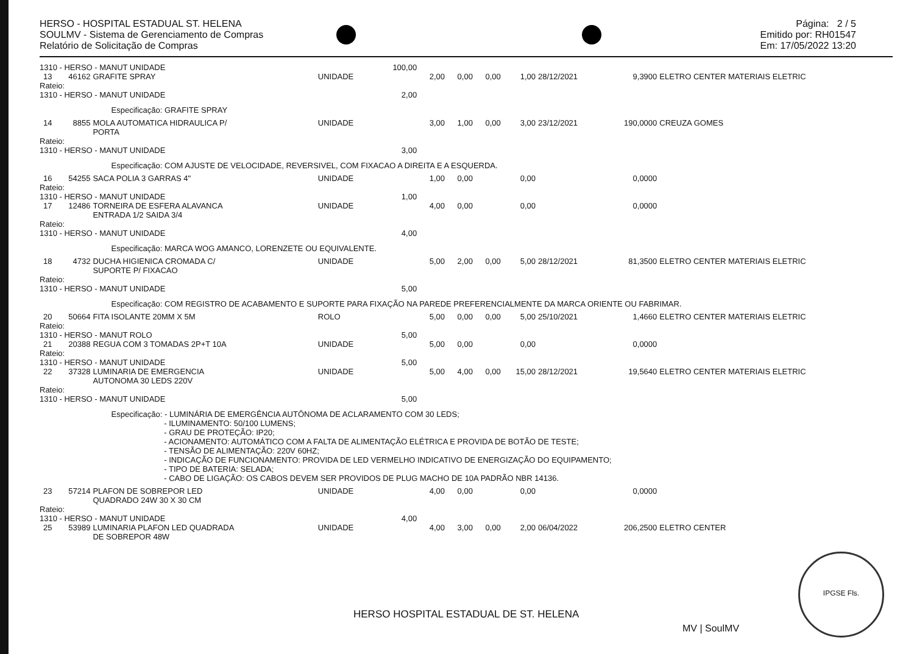HERSO - HOSPITAL ESTADUAL ST. HELENA
SOULMV - Sistema de Gerenciamento de Compras
Relatório de Solicitação de Compras
Página: 2 / 5
Emitido por: RH01547
Em: 17/05/2022 13:20
| 1310 - HERSO - MANUT UNIDADE | | | | 100,00 | | | | | | | |
| 13 | 46162 | GRAFITE SPRAY | UNIDADE | | 2,00 | 0,00 | 0,00 | 1,00 | 28/12/2021 | 9,3900 | ELETRO CENTER MATERIAIS ELETRIC |
| Rateio: | | | | | | | | | | | |
| 1310 - HERSO - MANUT UNIDADE | | | | 2,00 | | | | | | | |
| | Especificação: GRAFITE SPRAY | | | | | | | | | | |
| 14 | 8855 | MOLA AUTOMATICA HIDRAULICA P/ PORTA | UNIDADE | | 3,00 | 1,00 | 0,00 | 3,00 | 23/12/2021 | 190,0000 | CREUZA GOMES |
| Rateio: | | | | | | | | | | | |
| 1310 - HERSO - MANUT UNIDADE | | | | 3,00 | | | | | | | |
| | Especificação: COM AJUSTE DE VELOCIDADE, REVERSIVEL, COM FIXACAO A DIREITA E A ESQUERDA. | | | | | | | | | | |
| 16 | 54255 | SACA POLIA 3 GARRAS 4" | UNIDADE | | 1,00 | 0,00 | | 0,00 | | 0,0000 | |
| Rateio: | | | | | | | | | | | |
| 1310 - HERSO - MANUT UNIDADE | | | | 1,00 | | | | | | | |
| 17 | 12486 | TORNEIRA DE ESFERA ALAVANCA ENTRADA 1/2 SAIDA 3/4 | UNIDADE | | 4,00 | 0,00 | | 0,00 | | 0,0000 | |
| Rateio: | | | | | | | | | | | |
| 1310 - HERSO - MANUT UNIDADE | | | | 4,00 | | | | | | | |
| | Especificação: MARCA WOG AMANCO, LORENZETE OU EQUIVALENTE. | | | | | | | | | | |
| 18 | 4732 | DUCHA HIGIENICA CROMADA C/ SUPORTE P/ FIXACAO | UNIDADE | | 5,00 | 2,00 | 0,00 | 5,00 | 28/12/2021 | 81,3500 | ELETRO CENTER MATERIAIS ELETRIC |
| Rateio: | | | | | | | | | | | |
| 1310 - HERSO - MANUT UNIDADE | | | | 5,00 | | | | | | | |
| | Especificação: COM REGISTRO DE ACABAMENTO E SUPORTE PARA FIXAÇÃO NA PAREDE PREFERENCIALMENTE DA MARCA ORIENTE OU FABRIMAR. | | | | | | | | | | |
| 20 | 50664 | FITA ISOLANTE 20MM X 5M | ROLO | | 5,00 | 0,00 | 0,00 | 5,00 | 25/10/2021 | 1,4660 | ELETRO CENTER MATERIAIS ELETRIC |
| Rateio: | | | | | | | | | | | |
| 1310 - HERSO - MANUT ROLO | | | | 5,00 | | | | | | | |
| 21 | 20388 | REGUA COM 3 TOMADAS 2P+T 10A | UNIDADE | | 5,00 | 0,00 | | 0,00 | | 0,0000 | |
| Rateio: | | | | | | | | | | | |
| 1310 - HERSO - MANUT UNIDADE | | | | 5,00 | | | | | | | |
| 22 | 37328 | LUMINARIA DE EMERGENCIA AUTONOMA 30 LEDS 220V | UNIDADE | | 5,00 | 4,00 | 0,00 | 15,00 | 28/12/2021 | 19,5640 | ELETRO CENTER MATERIAIS ELETRIC |
| Rateio: | | | | | | | | | | | |
| 1310 - HERSO - MANUT UNIDADE | | | | 5,00 | | | | | | | |
| | Especificação: - LUMINÁRIA DE EMERGÊNCIA AUTÔNOMA DE ACLARAMENTO COM 30 LEDS; - ILUMINAMENTO: 50/100 LUMENS; - GRAU DE PROTEÇÃO: IP20; - ACIONAMENTO: AUTOMÁTICO COM A FALTA DE ALIMENTAÇÃO ELÉTRICA E PROVIDA DE BOTÃO DE TESTE; - TENSÃO DE ALIMENTAÇÃO: 220V 60HZ; - INDICAÇÃO DE FUNCIONAMENTO: PROVIDA DE LED VERMELHO INDICATIVO DE ENERGIZAÇÃO DO EQUIPAMENTO; - TIPO DE BATERIA: SELADA; - CABO DE LIGAÇÃO: OS CABOS DEVEM SER PROVIDOS DE PLUG MACHO DE 10A PADRÃO NBR 14136. | | | | | | | | | | |
| 23 | 57214 | PLAFON DE SOBREPOR LED QUADRADO 24W 30 X 30 CM | UNIDADE | | 4,00 | 0,00 | | 0,00 | | 0,0000 | |
| Rateio: | | | | | | | | | | | |
| 1310 - HERSO - MANUT UNIDADE | | | | 4,00 | | | | | | | |
| 25 | 53989 | LUMINARIA PLAFON LED QUADRADA DE SOBREPOR 48W | UNIDADE | | 4,00 | 3,00 | 0,00 | 2,00 | 06/04/2022 | 206,2500 | ELETRO CENTER |
HERSO HOSPITAL ESTADUAL DE ST. HELENA
MV | SoulMV
IPGSE Fls.